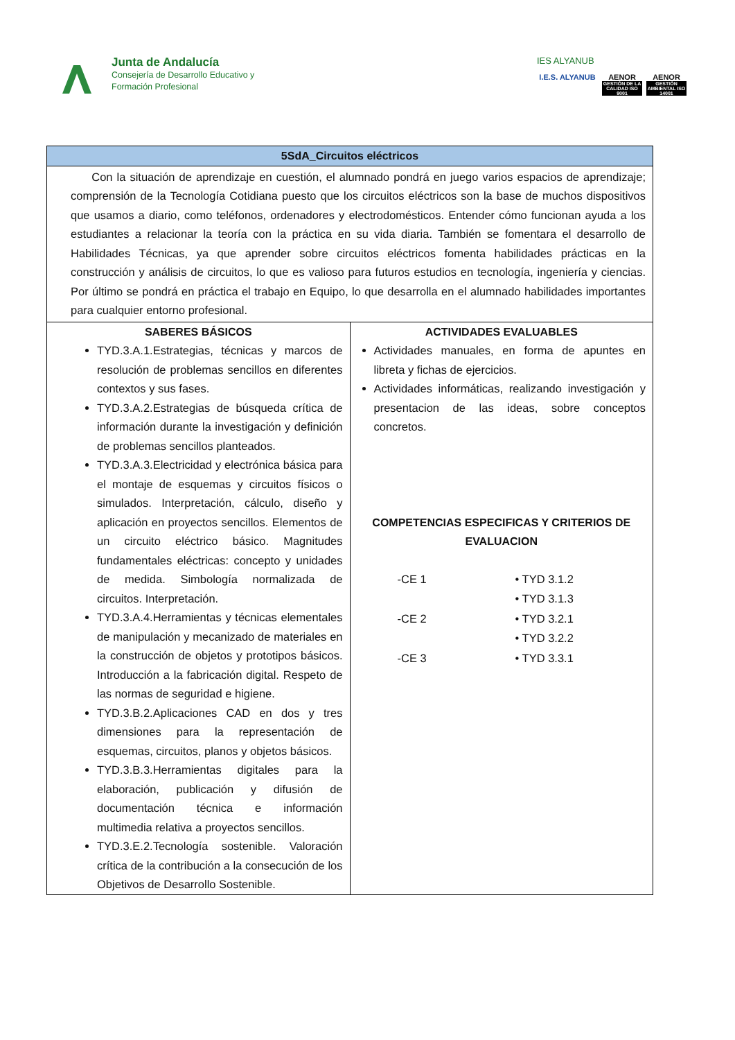Junta de Andalucía
Consejería de Desarrollo Educativo y
Formación Profesional
IES ALYANUB
I.E.S. ALYANUB
AENOR
GESTIÓN DE LA CALIDAD ISO 9001
AENOR
GESTIÓN AMBIENTAL ISO 14001
| 5SdA_Circuitos eléctricos | |
| --- | --- |
| Con la situación de aprendizaje en cuestión, el alumnado pondrá en juego varios espacios de aprendizaje; comprensión de la Tecnología Cotidiana puesto que los circuitos eléctricos son la base de muchos dispositivos que usamos a diario, como teléfonos, ordenadores y electrodomésticos. Entender cómo funcionan ayuda a los estudiantes a relacionar la teoría con la práctica en su vida diaria. También se fomentara el desarrollo de Habilidades Técnicas, ya que aprender sobre circuitos eléctricos fomenta habilidades prácticas en la construcción y análisis de circuitos, lo que es valioso para futuros estudios en tecnología, ingeniería y ciencias. Por último se pondrá en práctica el trabajo en Equipo, lo que desarrolla en el alumnado habilidades importantes para cualquier entorno profesional. | |
| SABERES BÁSICOS TYD.3.A.1.Estrategias, técnicas y marcos de resolución de problemas sencillos en diferentes contextos y sus fases. TYD.3.A.2.Estrategias de búsqueda crítica de información durante la investigación y definición de problemas sencillos planteados. TYD.3.A.3.Electricidad y electrónica básica para el montaje de esquemas y circuitos físicos o simulados. Interpretación, cálculo, diseño y aplicación en proyectos sencillos. Elementos de un circuito eléctrico básico. Magnitudes fundamentales eléctricas: concepto y unidades de medida. Simbología normalizada de circuitos. Interpretación. TYD.3.A.4.Herramientas y técnicas elementales de manipulación y mecanizado de materiales en la construcción de objetos y prototipos básicos. Introducción a la fabricación digital. Respeto de las normas de seguridad e higiene. TYD.3.B.2.Aplicaciones CAD en dos y tres dimensiones para la representación de esquemas, circuitos, planos y objetos básicos. TYD.3.B.3.Herramientas digitales para la elaboración, publicación y difusión de documentación técnica e información multimedia relativa a proyectos sencillos. TYD.3.E.2.Tecnología sostenible. Valoración crítica de la contribución a la consecución de los Objetivos de Desarrollo Sostenible. | ACTIVIDADES EVALUABLES Actividades manuales, en forma de apuntes en libreta y fichas de ejercicios. Actividades informáticas, realizando investigación y presentacion de las ideas, sobre conceptos concretos. COMPETENCIAS ESPECIFICAS Y CRITERIOS DE EVALUACION -CE 1 • TYD 3.1.2 • TYD 3.1.3 -CE 2 • TYD 3.2.1 • TYD 3.2.2 -CE 3 • TYD 3.3.1 |